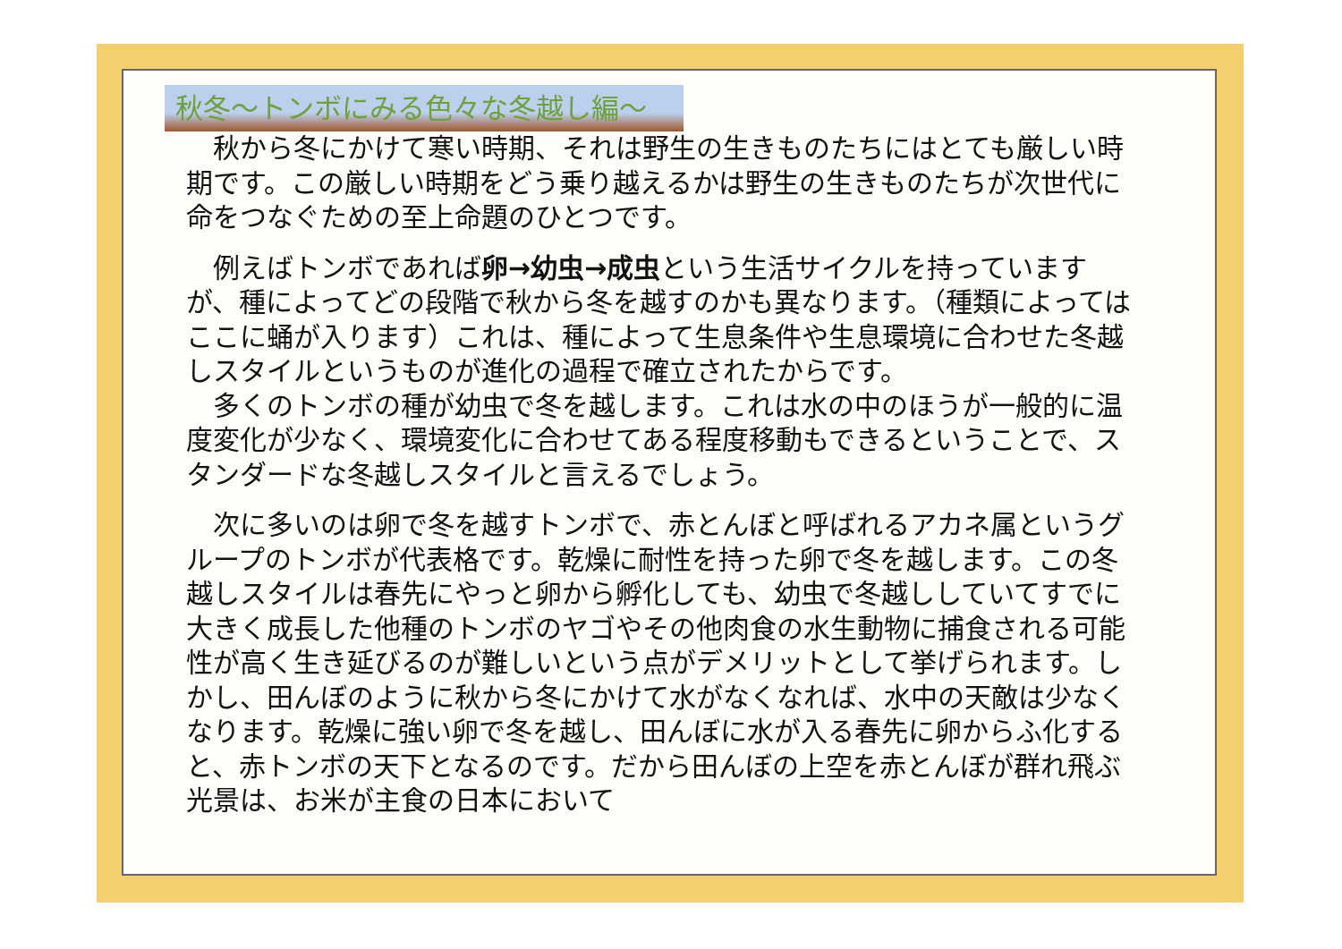秋冬～トンボにみる色々な冬越し編～
　秋から冬にかけて寒い時期、それは野生の生きものたちにはとても厳しい時期です。この厳しい時期をどう乗り越えるかは野生の生きものたちが次世代に命をつなぐための至上命題のひとつです。
　例えばトンボであれば卵→幼虫→成虫という生活サイクルを持っていますが、種によってどの段階で秋から冬を越すのかも異なります。（種類によってはここに蛹が入ります）これは、種によって生息条件や生息環境に合わせた冬越しスタイルというものが進化の過程で確立されたからです。
　多くのトンボの種が幼虫で冬を越します。これは水の中のほうが一般的に温度変化が少なく、環境変化に合わせてある程度移動もできるということで、スタンダードな冬越しスタイルと言えるでしょう。
　次に多いのは卵で冬を越すトンボで、赤とんぼと呼ばれるアカネ属というグループのトンボが代表格です。乾燥に耐性を持った卵で冬を越します。この冬越しスタイルは春先にやっと卵から孵化しても、幼虫で冬越ししていてすでに大きく成長した他種のトンボのヤゴやその他肉食の水生動物に捕食される可能性が高く生き延びるのが難しいという点がデメリットとして挙げられます。しかし、田んぼのように秋から冬にかけて水がなくなれば、水中の天敵は少なくなります。乾燥に強い卵で冬を越し、田んぼに水が入る春先に卵からふ化すると、赤トンボの天下となるのです。だから田んぼの上空を赤とんぼが群れ飛ぶ光景は、お米が主食の日本において